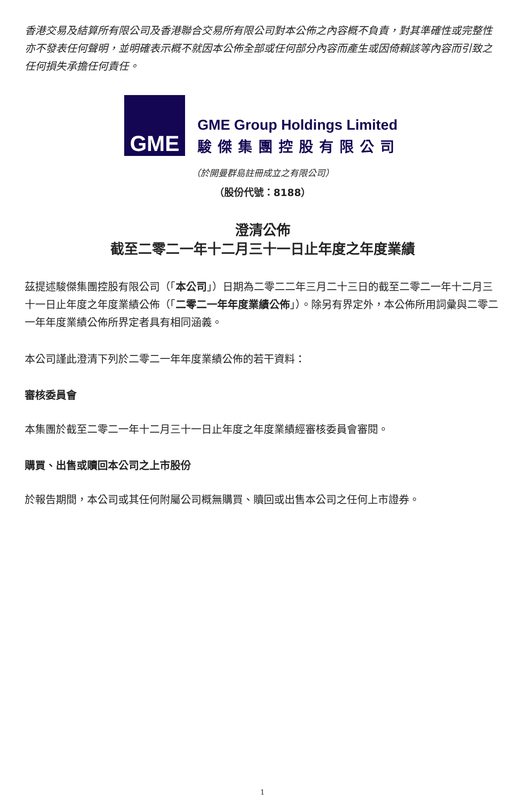香港交易及結算所有限公司及香港聯合交易所有限公司對本公佈之內容概不負責，對其準確性或完整性亦不發表任何聲明，並明確表示概不就因本公佈全部或任何部分內容而產生或因倚賴該等內容而引致之任何損失承擔任何責任。
GME
GME Group Holdings Limited
駿傑集團控股有限公司
（於開曼群島註冊成立之有限公司）
（股份代號：8188）
澄清公佈
截至二零二一年十二月三十一日止年度之年度業績
茲提述駿傑集團控股有限公司（「本公司」）日期為二零二二年三月二十三日的截至二零二一年十二月三十一日止年度之年度業績公佈（「二零二一年年度業績公佈」）。除另有界定外，本公佈所用詞彙與二零二一年年度業績公佈所界定者具有相同涵義。
本公司謹此澄清下列於二零二一年年度業績公佈的若干資料：
審核委員會
本集團於截至二零二一年十二月三十一日止年度之年度業績經審核委員會審閱。
購買、出售或贖回本公司之上市股份
於報告期間，本公司或其任何附屬公司概無購買、贖回或出售本公司之任何上市證券。
1